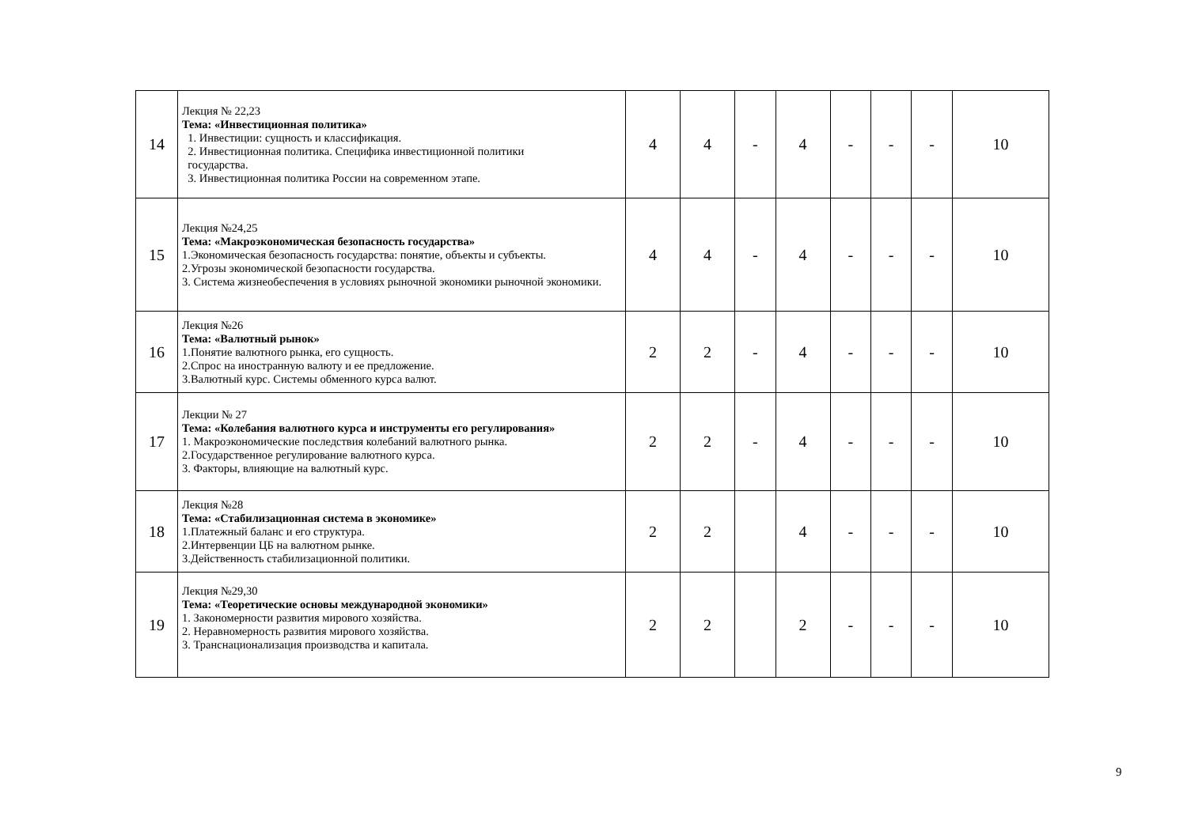| 14 | Лекция № 22,23 Тема: «Инвестиционная политика» 1. Инвестиции: сущность и классификация. 2. Инвестиционная политика. Специфика инвестиционной политики государства. 3. Инвестиционная политика России на современном этапе. | 4 | 4 | - | 4 | - | - | - | 10 |
| 15 | Лекция №24,25 Тема: «Макроэкономическая безопасность государства» 1.Экономическая безопасность государства: понятие, объекты и субъекты. 2.Угрозы экономической безопасности государства. 3. Система жизнеобеспечения в условиях рыночной экономики рыночной экономики. | 4 | 4 | - | 4 | - | - | - | 10 |
| 16 | Лекция №26 Тема: «Валютный рынок» 1.Понятие валютного рынка, его сущность. 2.Спрос на иностранную валюту и ее предложение. 3.Валютный курс. Системы обменного курса валют. | 2 | 2 | - | 4 | - | - | - | 10 |
| 17 | Лекции № 27 Тема: «Колебания валютного курса и инструменты его регулирования» 1. Макроэкономические последствия колебаний валютного рынка. 2.Государственное регулирование валютного курса. 3. Факторы, влияющие на валютный курс. | 2 | 2 | - | 4 | - | - | - | 10 |
| 18 | Лекция №28 Тема: «Стабилизационная система в экономике» 1.Платежный баланс и его структура. 2.Интервенции ЦБ на валютном рынке. 3.Действенность стабилизационной политики. | 2 | 2 | | 4 | - | - | - | 10 |
| 19 | Лекция №29,30 Тема: «Теоретические основы международной экономики» 1. Закономерности развития мирового хозяйства. 2. Неравномерность развития мирового хозяйства. 3. Транснационализация производства и капитала. | 2 | 2 | | 2 | - | - | - | 10 |
9